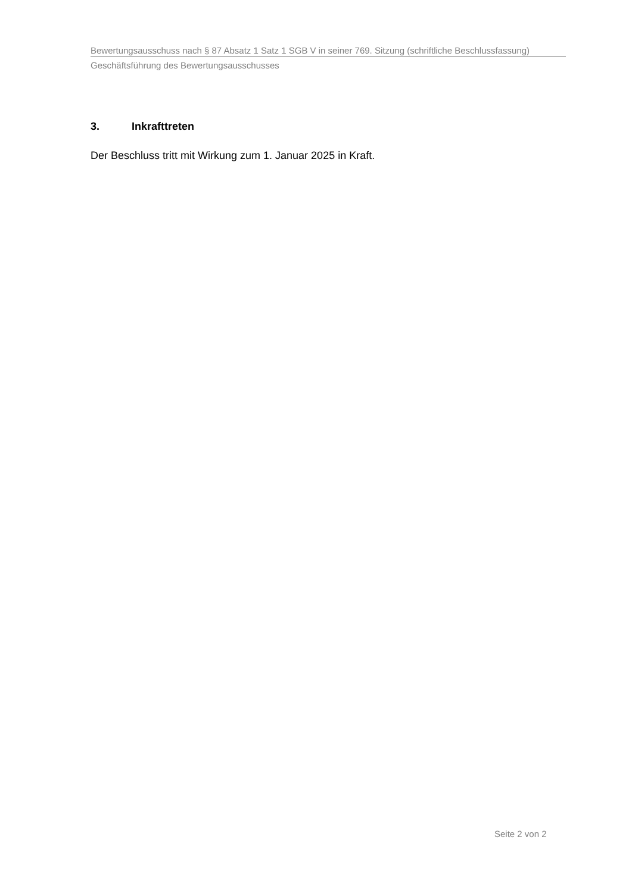Bewertungsausschuss nach § 87 Absatz 1 Satz 1 SGB V in seiner 769. Sitzung (schriftliche Beschlussfassung)
Geschäftsführung des Bewertungsausschusses
3. Inkrafttreten
Der Beschluss tritt mit Wirkung zum 1. Januar 2025 in Kraft.
Seite 2 von 2